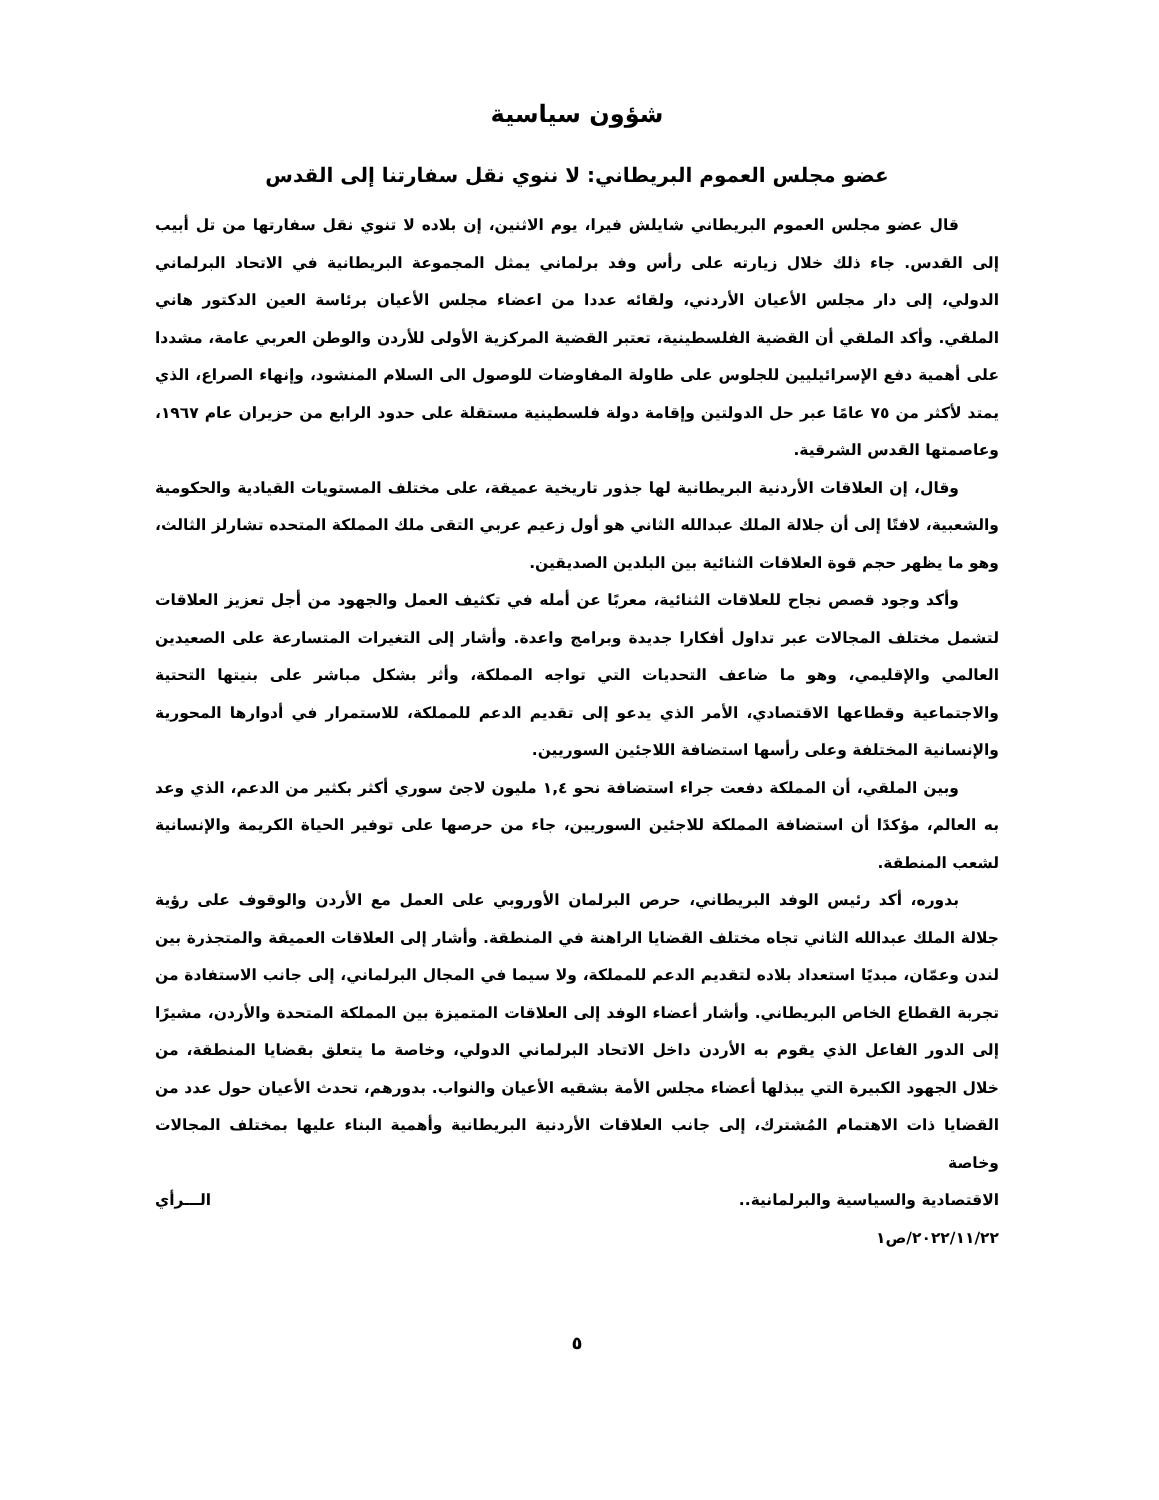شؤون سياسية
عضو مجلس العموم البريطاني: لا ننوي نقل سفارتنا إلى القدس
قال عضو مجلس العموم البريطاني شايلش فيرا، يوم الاثنين، إن بلاده لا تنوي نقل سفارتها من تل أبيب إلى القدس. جاء ذلك خلال زيارته على رأس وفد برلماني يمثل المجموعة البريطانية في الاتحاد البرلماني الدولي، إلى دار مجلس الأعيان الأردني، ولقائه عددا من اعضاء مجلس الأعيان برئاسة العين الدكتور هاني الملقي. وأكد الملقي أن القضية الفلسطينية، تعتبر القضية المركزية الأولى للأردن والوطن العربي عامة، مشددا على أهمية دفع الإسرائيليين للجلوس على طاولة المفاوضات للوصول الى السلام المنشود، وإنهاء الصراع، الذي يمتد لأكثر من ٧٥ عامًا عبر حل الدولتين وإقامة دولة فلسطينية مستقلة على حدود الرابع من حزيران عام ١٩٦٧، وعاصمتها القدس الشرقية.
وقال، إن العلاقات الأردنية البريطانية لها جذور تاريخية عميقة، على مختلف المستويات القيادية والحكومية والشعبية، لافتًا إلى أن جلالة الملك عبدالله الثاني هو أول زعيم عربي التقى ملك المملكة المتحده تشارلز الثالث، وهو ما يظهر حجم قوة العلاقات الثنائية بين البلدين الصديقين.
وأكد وجود قصص نجاح للعلاقات الثنائية، معربًا عن أمله في تكثيف العمل والجهود من أجل تعزيز العلاقات لتشمل مختلف المجالات عبر تداول أفكارا جديدة وبرامج واعدة. وأشار إلى التغيرات المتسارعة على الصعيدين العالمي والإقليمي، وهو ما ضاعف التحديات التي تواجه المملكة، وأثر بشكل مباشر على بنيتها التحتية والاجتماعية وقطاعها الاقتصادي، الأمر الذي يدعو إلى تقديم الدعم للمملكة، للاستمرار في أدوارها المحورية والإنسانية المختلفة وعلى رأسها استضافة اللاجئين السوريين.
وبين الملقي، أن المملكة دفعت جراء استضافة نحو ١,٤ مليون لاجئ سوري أكثر بكثير من الدعم، الذي وعد به العالم، مؤكدًا أن استضافة المملكة للاجئين السوريين، جاء من حرصها على توفير الحياة الكريمة والإنسانية لشعب المنطقة.
بدوره، أكد رئيس الوفد البريطاني، حرص البرلمان الأوروبي على العمل مع الأردن والوقوف على رؤية جلالة الملك عبدالله الثاني تجاه مختلف القضايا الراهنة في المنطقة. وأشار إلى العلاقات العميقة والمتجذرة بين لندن وعمّان، مبديًا استعداد بلاده لتقديم الدعم للمملكة، ولا سيما في المجال البرلماني، إلى جانب الاستفادة من تجربة القطاع الخاص البريطاني. وأشار أعضاء الوفد إلى العلاقات المتميزة بين المملكة المتحدة والأردن، مشيرًا إلى الدور الفاعل الذي يقوم به الأردن داخل الاتحاد البرلماني الدولي، وخاصة ما يتعلق بقضايا المنطقة، من خلال الجهود الكبيرة التي يبذلها أعضاء مجلس الأمة بشقيه الأعيان والنواب. بدورهم، تحدث الأعيان حول عدد من القضايا ذات الاهتمام المُشترك، إلى جانب العلاقات الأردنية البريطانية وأهمية البناء عليها بمختلف المجالات وخاصة
الاقتصادية والسياسية والبرلمانية.. الـــرأي
٢٠٢٢/١١/٢٢/ص١
٥